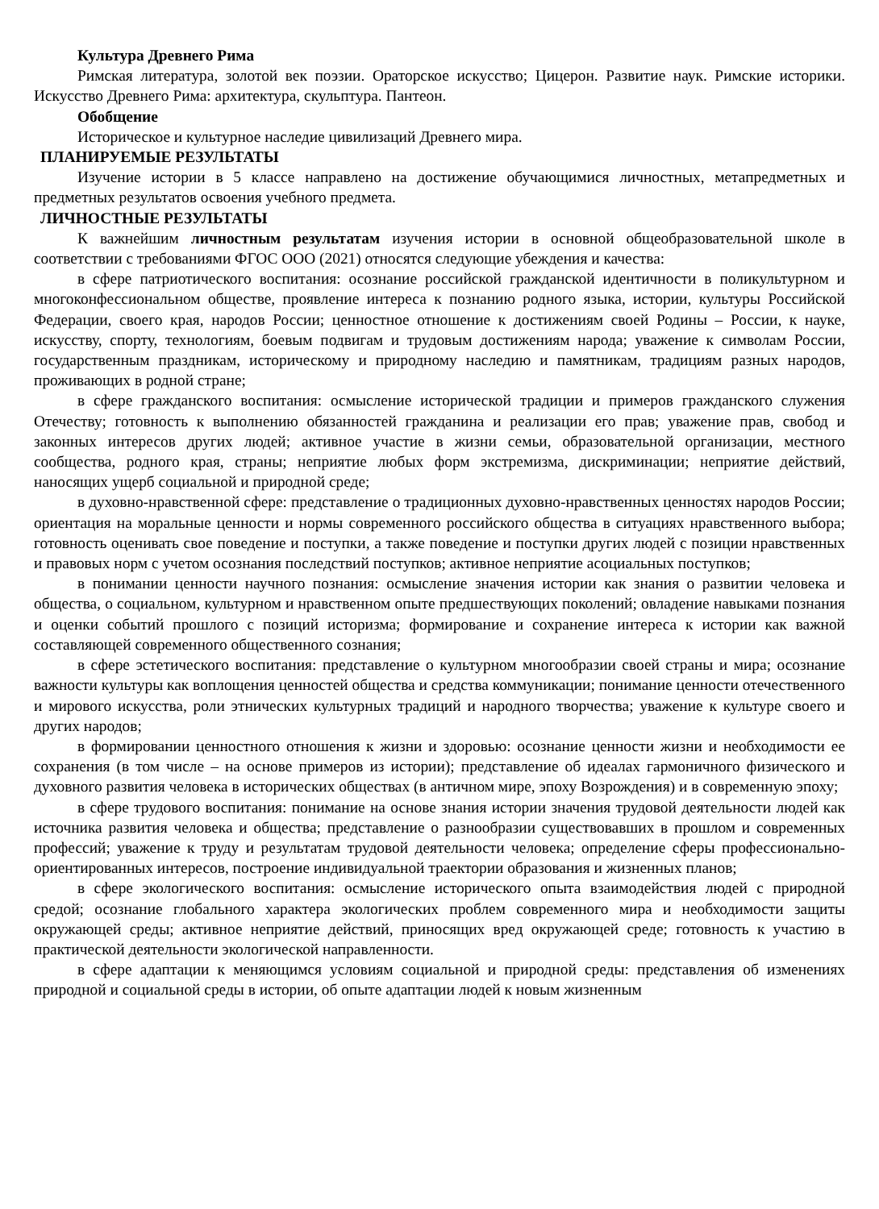Культура Древнего Рима
Римская литература, золотой век поэзии. Ораторское искусство; Цицерон. Развитие наук. Римские историки. Искусство Древнего Рима: архитектура, скульптура. Пантеон.
Обобщение
Историческое и культурное наследие цивилизаций Древнего мира.
ПЛАНИРУЕМЫЕ РЕЗУЛЬТАТЫ
Изучение истории в 5 классе направлено на достижение обучающимися личностных, метапредметных и предметных результатов освоения учебного предмета.
ЛИЧНОСТНЫЕ РЕЗУЛЬТАТЫ
К важнейшим личностным результатам изучения истории в основной общеобразовательной школе в соответствии с требованиями ФГОС ООО (2021) относятся следующие убеждения и качества:
в сфере патриотического воспитания: осознание российской гражданской идентичности в поликультурном и многоконфессиональном обществе, проявление интереса к познанию родного языка, истории, культуры Российской Федерации, своего края, народов России; ценностное отношение к достижениям своей Родины – России, к науке, искусству, спорту, технологиям, боевым подвигам и трудовым достижениям народа; уважение к символам России, государственным праздникам, историческому и природному наследию и памятникам, традициям разных народов, проживающих в родной стране;
в сфере гражданского воспитания: осмысление исторической традиции и примеров гражданского служения Отечеству; готовность к выполнению обязанностей гражданина и реализации его прав; уважение прав, свобод и законных интересов других людей; активное участие в жизни семьи, образовательной организации, местного сообщества, родного края, страны; неприятие любых форм экстремизма, дискриминации; неприятие действий, наносящих ущерб социальной и природной среде;
в духовно-нравственной сфере: представление о традиционных духовно-нравственных ценностях народов России; ориентация на моральные ценности и нормы современного российского общества в ситуациях нравственного выбора; готовность оценивать свое поведение и поступки, а также поведение и поступки других людей с позиции нравственных и правовых норм с учетом осознания последствий поступков; активное неприятие асоциальных поступков;
в понимании ценности научного познания: осмысление значения истории как знания о развитии человека и общества, о социальном, культурном и нравственном опыте предшествующих поколений; овладение навыками познания и оценки событий прошлого с позиций историзма; формирование и сохранение интереса к истории как важной составляющей современного общественного сознания;
в сфере эстетического воспитания: представление о культурном многообразии своей страны и мира; осознание важности культуры как воплощения ценностей общества и средства коммуникации; понимание ценности отечественного и мирового искусства, роли этнических культурных традиций и народного творчества; уважение к культуре своего и других народов;
в формировании ценностного отношения к жизни и здоровью: осознание ценности жизни и необходимости ее сохранения (в том числе – на основе примеров из истории); представление об идеалах гармоничного физического и духовного развития человека в исторических обществах (в античном мире, эпоху Возрождения) и в современную эпоху;
в сфере трудового воспитания: понимание на основе знания истории значения трудовой деятельности людей как источника развития человека и общества; представление о разнообразии существовавших в прошлом и современных профессий; уважение к труду и результатам трудовой деятельности человека; определение сферы профессионально-ориентированных интересов, построение индивидуальной траектории образования и жизненных планов;
в сфере экологического воспитания: осмысление исторического опыта взаимодействия людей с природной средой; осознание глобального характера экологических проблем современного мира и необходимости защиты окружающей среды; активное неприятие действий, приносящих вред окружающей среде; готовность к участию в практической деятельности экологической направленности.
в сфере адаптации к меняющимся условиям социальной и природной среды: представления об изменениях природной и социальной среды в истории, об опыте адаптации людей к новым жизненным